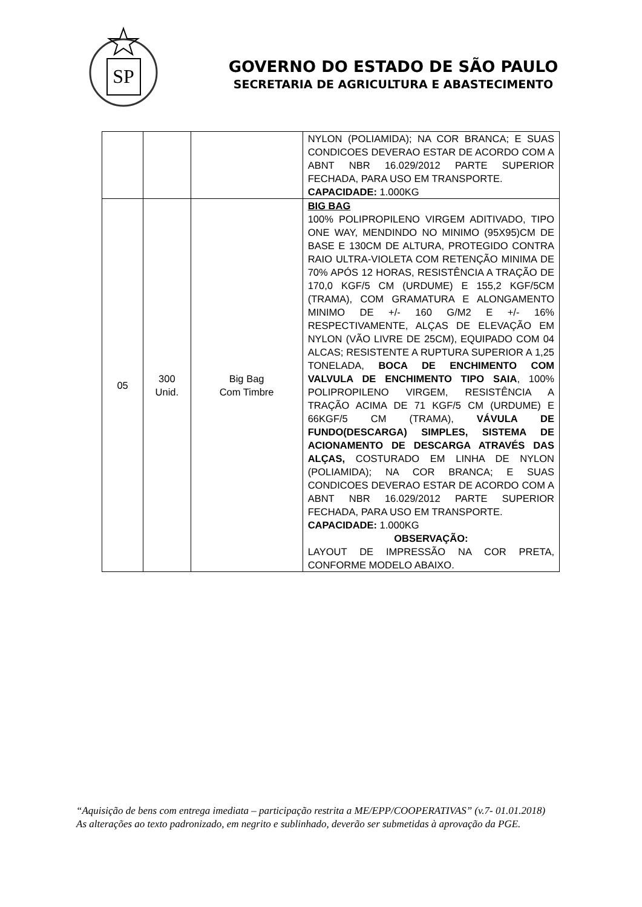SP
GOVERNO DO ESTADO DE SÃO PAULO
SECRETARIA DE AGRICULTURA E ABASTECIMENTO
| | | | NYLON (POLIAMIDA); NA COR BRANCA; E SUAS CONDICOES DEVERAO ESTAR DE ACORDO COM A ABNT NBR 16.029/2012 PARTE SUPERIOR FECHADA, PARA USO EM TRANSPORTE. CAPACIDADE: 1.000KG |
| 05 | 300 Unid. | Big Bag Com Timbre | BIG BAG 100% POLIPROPILENO VIRGEM ADITIVADO, TIPO ONE WAY, MENDINDO NO MINIMO (95X95)CM DE BASE E 130CM DE ALTURA, PROTEGIDO CONTRA RAIO ULTRA-VIOLETA COM RETENÇÃO MINIMA DE 70% APÓS 12 HORAS, RESISTÊNCIA A TRAÇÃO DE 170,0 KGF/5 CM (URDUME) E 155,2 KGF/5CM (TRAMA), COM GRAMATURA E ALONGAMENTO MINIMO DE +/- 160 G/M2 E +/- 16% RESPECTIVAMENTE, ALÇAS DE ELEVAÇÃO EM NYLON (VÃO LIVRE DE 25CM), EQUIPADO COM 04 ALCAS; RESISTENTE A RUPTURA SUPERIOR A 1,25 TONELADA, BOCA DE ENCHIMENTO COM VALVULA DE ENCHIMENTO TIPO SAIA , 100% POLIPROPILENO VIRGEM, RESISTÊNCIA A TRAÇÃO ACIMA DE 71 KGF/5 CM (URDUME) E 66KGF/5 CM (TRAMA), VÁVULA DE FUNDO(DESCARGA) SIMPLES, SISTEMA DE ACIONAMENTO DE DESCARGA ATRAVÉS DAS ALÇAS, COSTURADO EM LINHA DE NYLON (POLIAMIDA); NA COR BRANCA; E SUAS CONDICOES DEVERAO ESTAR DE ACORDO COM A ABNT NBR 16.029/2012 PARTE SUPERIOR FECHADA, PARA USO EM TRANSPORTE. CAPACIDADE: 1.000KG OBSERVAÇÃO: LAYOUT DE IMPRESSÃO NA COR PRETA, CONFORME MODELO ABAIXO. |
“Aquisição de bens com entrega imediata – participação restrita a ME/EPP/COOPERATIVAS” (v.7- 01.01.2018)
As alterações ao texto padronizado, em negrito e sublinhado, deverão ser submetidas à aprovação da PGE.